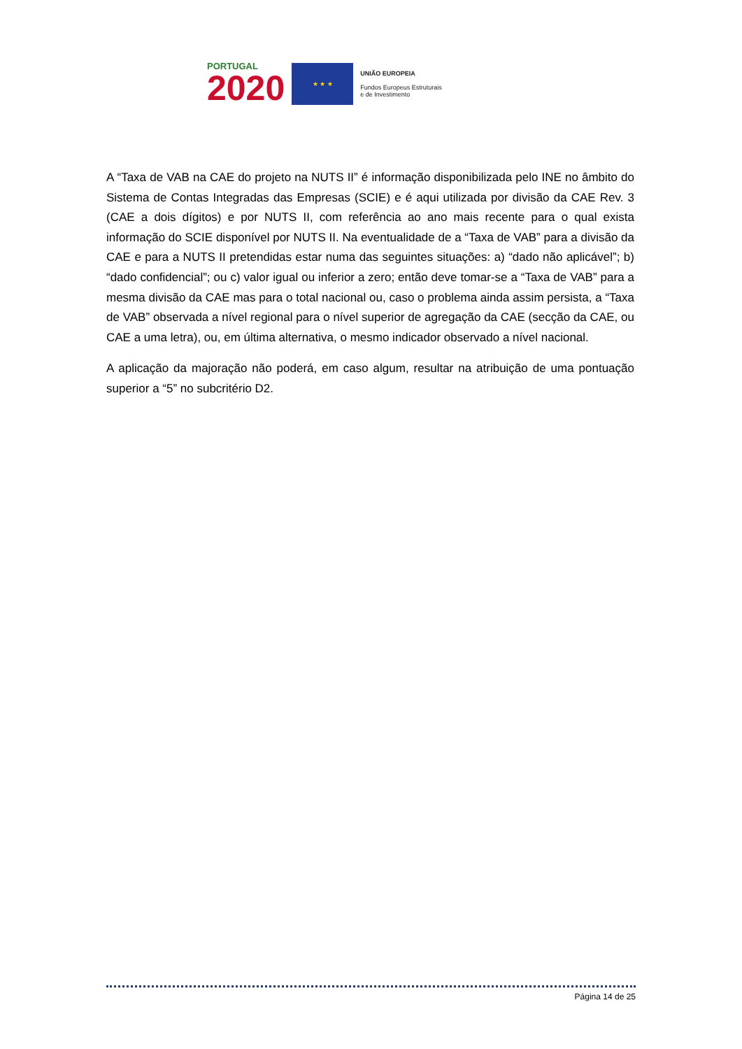PORTUGAL
2020
★ ★ ★
UNIÃO EUROPEIA
Fundos Europeus Estruturais
e de Investimento
A “Taxa de VAB na CAE do projeto na NUTS II” é informação disponibilizada pelo INE no âmbito do Sistema de Contas Integradas das Empresas (SCIE) e é aqui utilizada por divisão da CAE Rev. 3 (CAE a dois dígitos) e por NUTS II, com referência ao ano mais recente para o qual exista informação do SCIE disponível por NUTS II. Na eventualidade de a “Taxa de VAB” para a divisão da CAE e para a NUTS II pretendidas estar numa das seguintes situações: a) “dado não aplicável”; b) “dado confidencial”; ou c) valor igual ou inferior a zero; então deve tomar-se a “Taxa de VAB” para a mesma divisão da CAE mas para o total nacional ou, caso o problema ainda assim persista, a “Taxa de VAB” observada a nível regional para o nível superior de agregação da CAE (secção da CAE, ou CAE a uma letra), ou, em última alternativa, o mesmo indicador observado a nível nacional.
A aplicação da majoração não poderá, em caso algum, resultar na atribuição de uma pontuação superior a “5” no subcritério D2.
Página 14 de 25